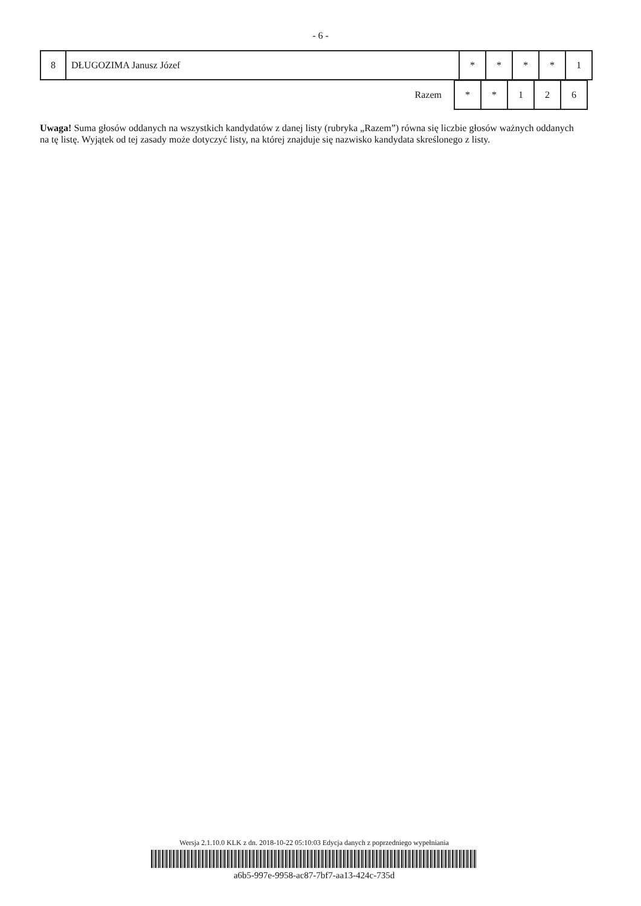- 6 -
| 8 | DŁUGOZIMA Janusz Józef | * | * | * | * | 1 |
| Razem | * | * | 1 | 2 | 6 |
Uwaga! Suma głosów oddanych na wszystkich kandydatów z danej listy (rubryka „Razem”) równa się liczbie głosów ważnych oddanych na tę listę. Wyjątek od tej zasady może dotyczyć listy, na której znajduje się nazwisko kandydata skreślonego z listy.
Wersja 2.1.10.0 KLK z dn. 2018-10-22 05:10:03 Edycja danych z poprzedniego wypełniania
a6b5-997e-9958-ac87-7bf7-aa13-424c-735d